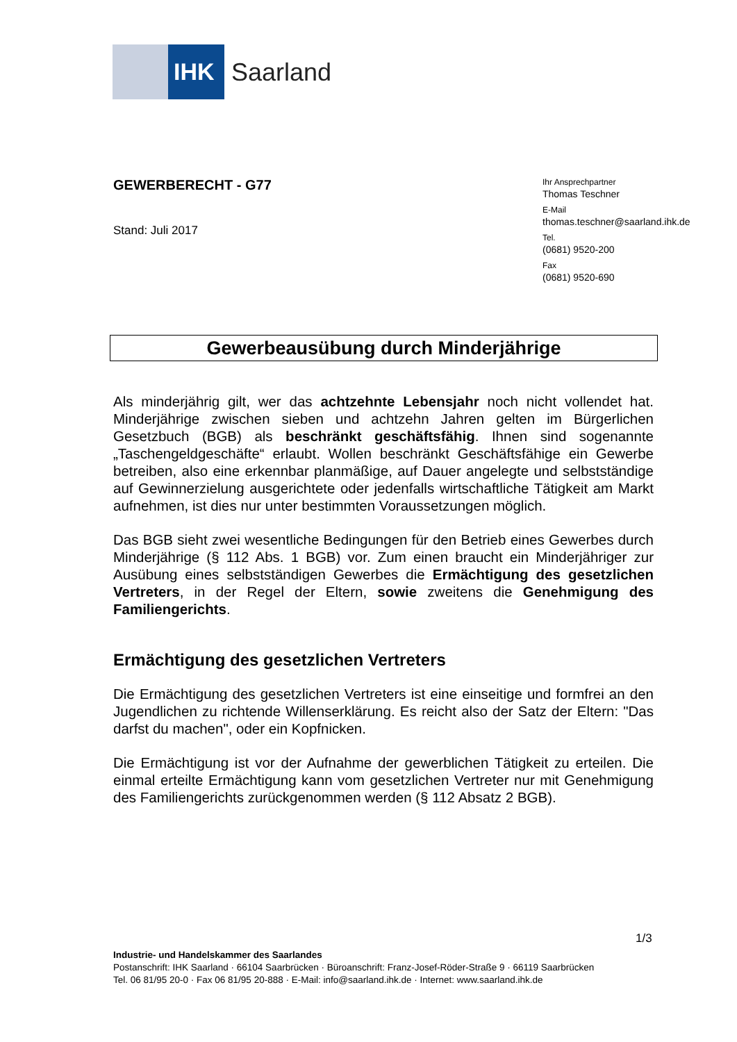IHK
Saarland
GEWERBERECHT - G77
Stand: Juli 2017
Ihr Ansprechpartner
Thomas Teschner
E-Mail
thomas.teschner@saarland.ihk.de
Tel.
(0681) 9520-200
Fax
(0681) 9520-690
Gewerbeausübung durch Minderjährige
Als minderjährig gilt, wer das achtzehnte Lebensjahr noch nicht vollendet hat. Minderjährige zwischen sieben und achtzehn Jahren gelten im Bürgerlichen Gesetzbuch (BGB) als beschränkt geschäftsfähig. Ihnen sind sogenannte „Taschengeldgeschäfte“ erlaubt. Wollen beschränkt Geschäftsfähige ein Gewerbe betreiben, also eine erkennbar planmäßige, auf Dauer angelegte und selbstständige auf Gewinnerzielung ausgerichtete oder jedenfalls wirtschaftliche Tätigkeit am Markt aufnehmen, ist dies nur unter bestimmten Voraussetzungen möglich.
Das BGB sieht zwei wesentliche Bedingungen für den Betrieb eines Gewerbes durch Minderjährige (§ 112 Abs. 1 BGB) vor. Zum einen braucht ein Minderjähriger zur Ausübung eines selbstständigen Gewerbes die Ermächtigung des gesetzlichen Vertreters, in der Regel der Eltern, sowie zweitens die Genehmigung des Familiengerichts.
Ermächtigung des gesetzlichen Vertreters
Die Ermächtigung des gesetzlichen Vertreters ist eine einseitige und formfrei an den Jugendlichen zu richtende Willenserklärung. Es reicht also der Satz der Eltern: "Das darfst du machen", oder ein Kopfnicken.
Die Ermächtigung ist vor der Aufnahme der gewerblichen Tätigkeit zu erteilen. Die einmal erteilte Ermächtigung kann vom gesetzlichen Vertreter nur mit Genehmigung des Familiengerichts zurückgenommen werden (§ 112 Absatz 2 BGB).
1/3
Industrie- und Handelskammer des Saarlandes
Postanschrift: IHK Saarland · 66104 Saarbrücken · Büroanschrift: Franz-Josef-Röder-Straße 9 · 66119 Saarbrücken
Tel. 06 81/95 20-0 · Fax 06 81/95 20-888 · E-Mail: info@saarland.ihk.de · Internet: www.saarland.ihk.de